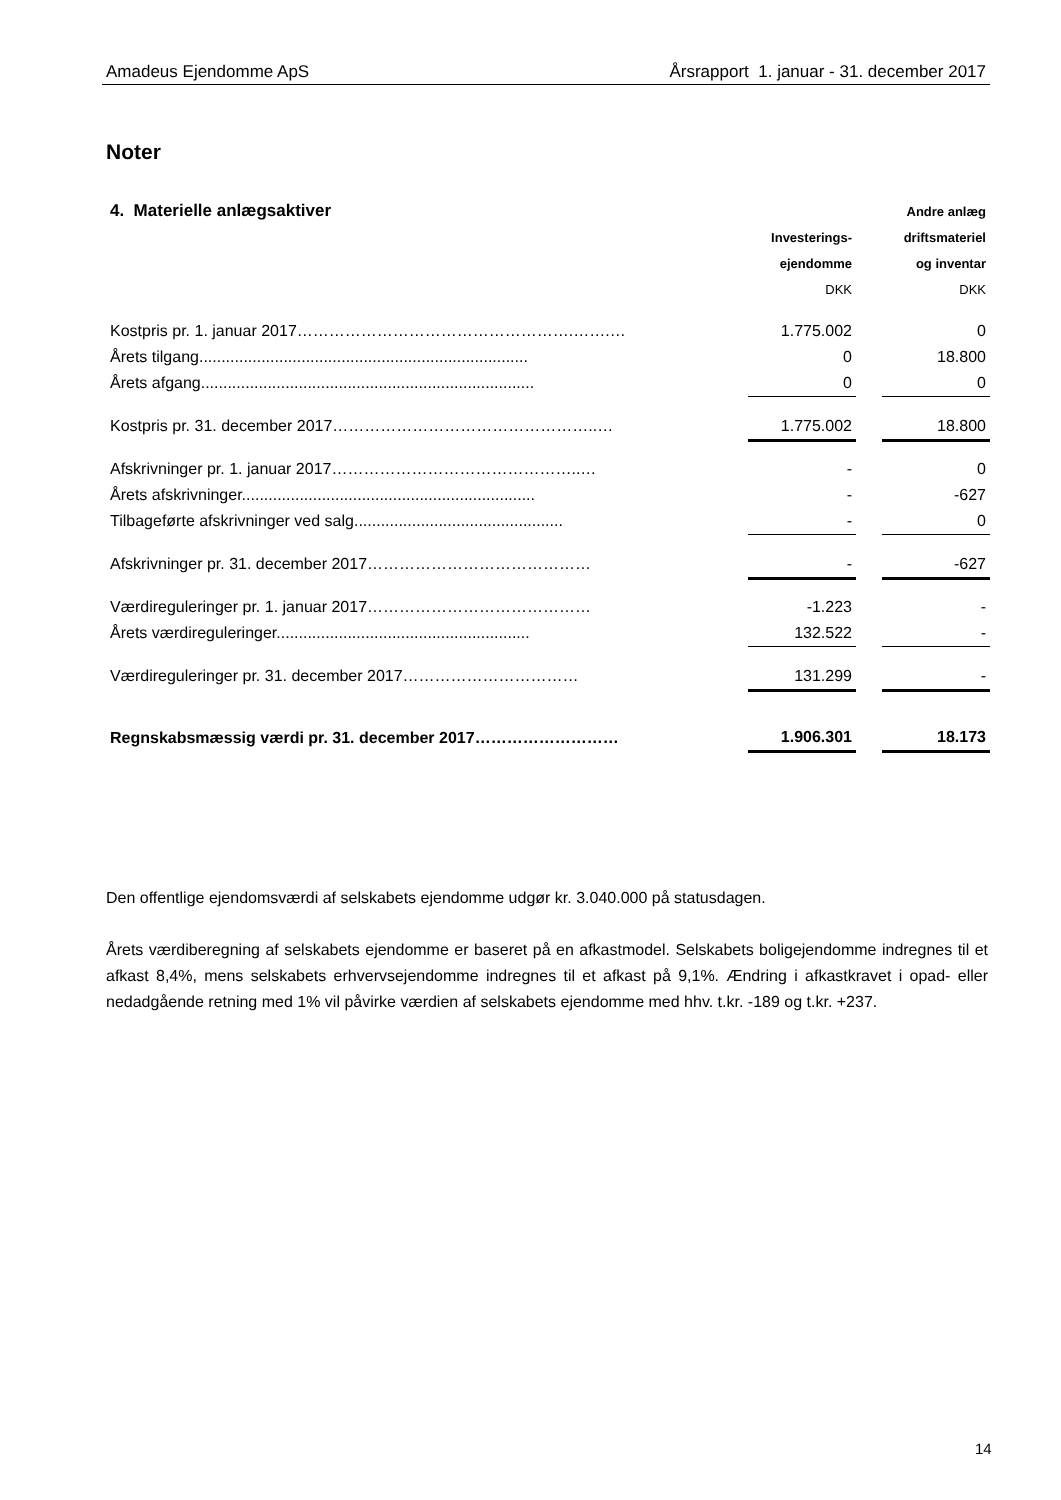Amadeus Ejendomme ApS Årsrapport 1. januar - 31. december 2017
Noter
| 4. Materielle anlægsaktiver | | | | Andre anlæg |
| | | Investerings- | | driftsmateriel |
| | | ejendomme | | og inventar |
| | | DKK | | DKK |
| Kostpris pr. 1. januar 2017…………………………………………….…….… | | 1.775.002 | | 0 |
| Årets tilgang.......................................................................... | | 0 | | 18.800 |
| Årets afgang........................................................................... | | 0 | | 0 |
| Kostpris pr. 31. december 2017…………………………………………..… | | 1.775.002 | | 18.800 |
| Afskrivninger pr. 1. januar 2017………………………………………..… | | - | | 0 |
| Årets afskrivninger.................................................................. | | - | | -627 |
| Tilbageførte afskrivninger ved salg............................................... | | - | | 0 |
| Afskrivninger pr. 31. december 2017…………………………………… | | - | | -627 |
| Værdireguleringer pr. 1. januar 2017…………………………………… | | -1.223 | | - |
| Årets værdireguleringer......................................................... | | 132.522 | | - |
| Værdireguleringer pr. 31. december 2017…………………………… | | 131.299 | | - |
| Regnskabsmæssig værdi pr. 31. december 2017……………………… | | 1.906.301 | | 18.173 |
Den offentlige ejendomsværdi af selskabets ejendomme udgør kr. 3.040.000 på statusdagen.
Årets værdiberegning af selskabets ejendomme er baseret på en afkastmodel. Selskabets boligejendomme indregnes til et afkast 8,4%, mens selskabets erhvervsejendomme indregnes til et afkast på 9,1%. Ændring i afkastkravet i opad- eller nedadgående retning med 1% vil påvirke værdien af selskabets ejendomme med hhv. t.kr. -189 og t.kr. +237.
14